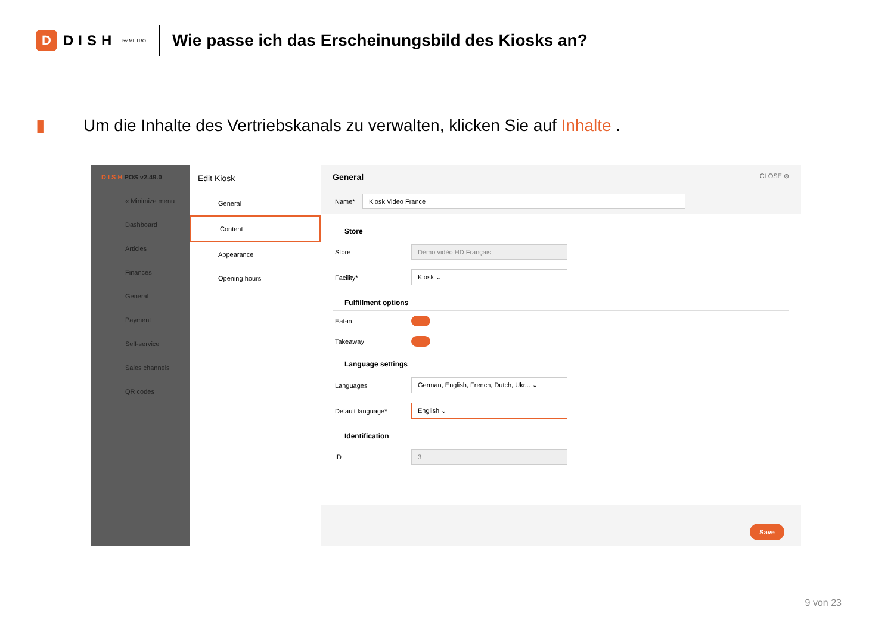D
DISH by METRO
Wie passe ich das Erscheinungsbild des Kiosks an?
▮
Um die Inhalte des Vertriebskanals zu verwalten, klicken Sie auf Inhalte .
D I S H POS v2.49.0
« Minimize menu
Dashboard
Articles
Finances
General
Payment
Self-service
Sales channels
QR codes
Edit Kiosk
General
Content
Appearance
Opening hours
General CLOSE ⊗
Name*
Kiosk Video France
Store
Store
Démo vidéo HD Français
Facility*
Kiosk ⌄
Fulfillment options
Eat-in
Takeaway
Language settings
Languages
German, English, French, Dutch, Ukr... ⌄
Default language*
English ⌄
Identification
ID
3
Save
9 von 23